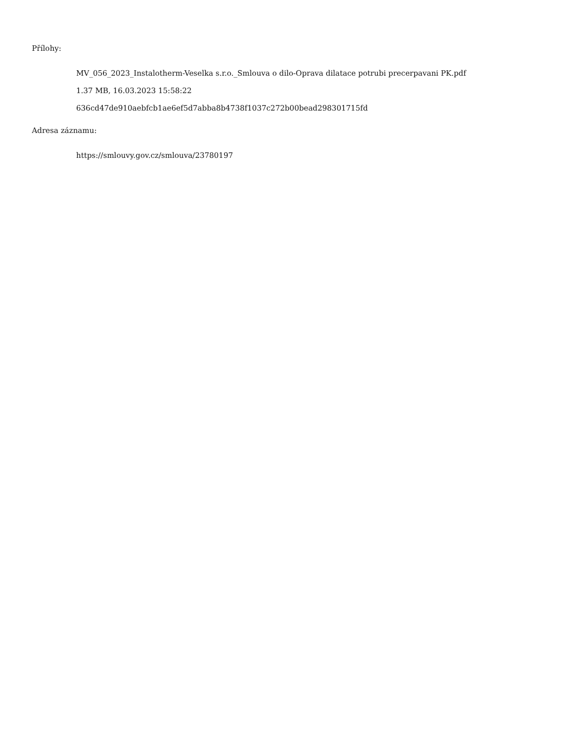Přílohy:
MV_056_2023_Instalotherm-Veselka s.r.o._Smlouva o dilo-Oprava dilatace potrubi precerpavani PK.pdf
1.37 MB, 16.03.2023 15:58:22
636cd47de910aebfcb1ae6ef5d7abba8b4738f1037c272b00bead298301715fd
Adresa záznamu:
https://smlouvy.gov.cz/smlouva/23780197